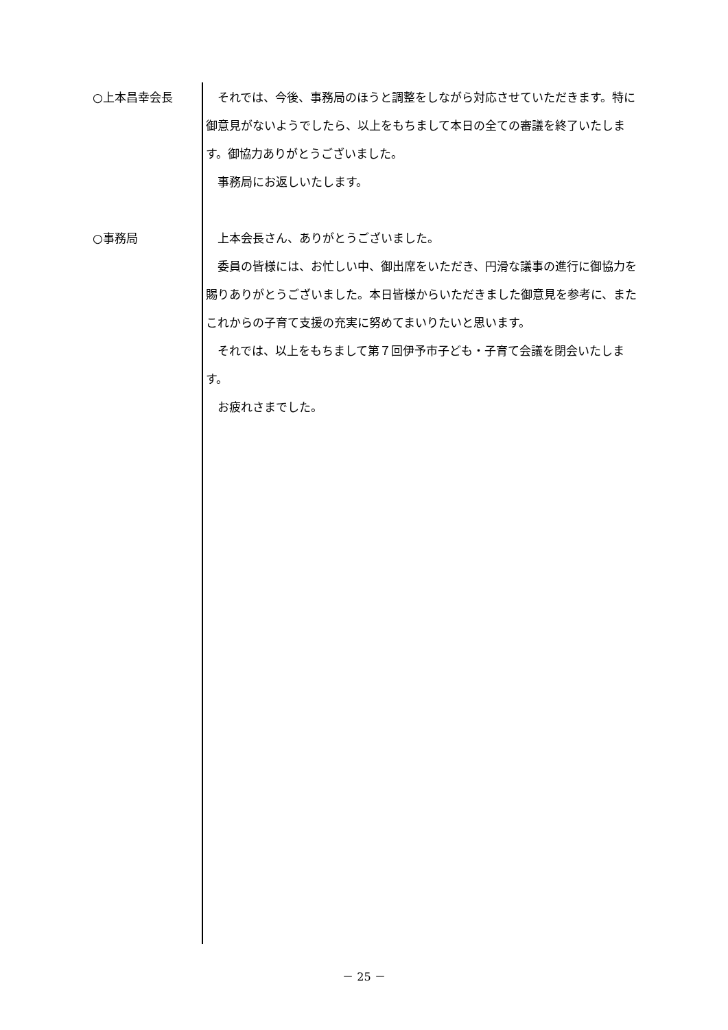○上本昌幸会長 　それでは、今後、事務局のほうと調整をしながら対応させていただきます。特に御意見がないようでしたら、以上をもちまして本日の全ての審議を終了いたします。御協力ありがとうございました。
　事務局にお返しいたします。
○事務局 　上本会長さん、ありがとうございました。
　委員の皆様には、お忙しい中、御出席をいただき、円滑な議事の進行に御協力を賜りありがとうございました。本日皆様からいただきました御意見を参考に、またこれからの子育て支援の充実に努めてまいりたいと思います。
　それでは、以上をもちまして第７回伊予市子ども・子育て会議を閉会いたします。
　お疲れさまでした。
－ 25 －